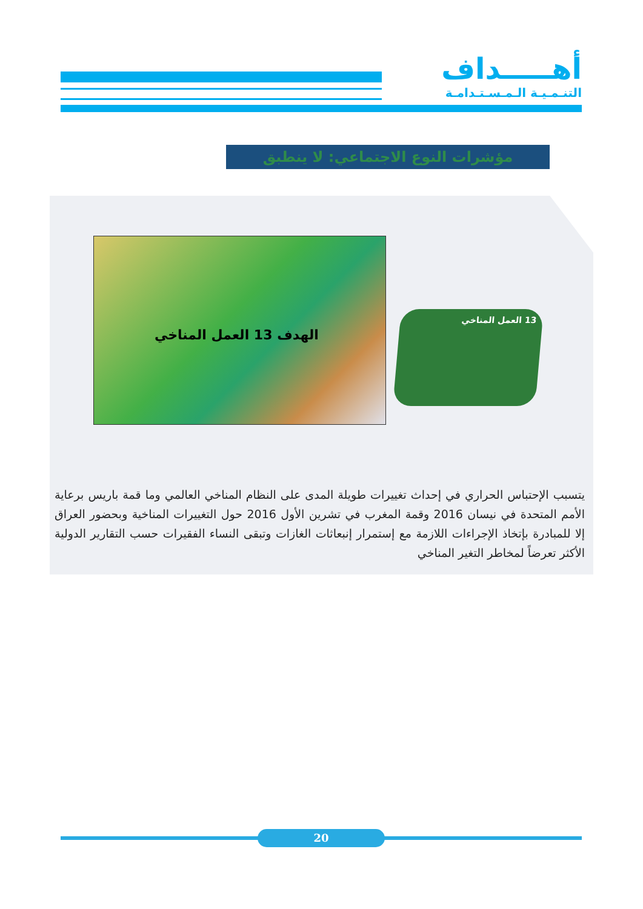أهـــــداف
التنـمـيـة الـمـسـتـدامـة
مؤشرات النوع الاجتماعي: لا ينطبق
الهدف 13 العمل المناخي
13 العمل المناخي
يتسبب الإحتباس الحراري في إحداث تغييرات طويلة المدى على النظام المناخي العالمي وما قمة باريس برعاية الأمم المتحدة في نيسان 2016 وقمة المغرب في تشرين الأول 2016 حول التغييرات المناخية وبحضور العراق إلا للمبادرة بإتخاذ الإجراءات اللازمة مع إستمرار إنبعاثات الغازات وتبقى النساء الفقيرات حسب التقارير الدولية الأكثر تعرضاً لمخاطر التغير المناخي
20